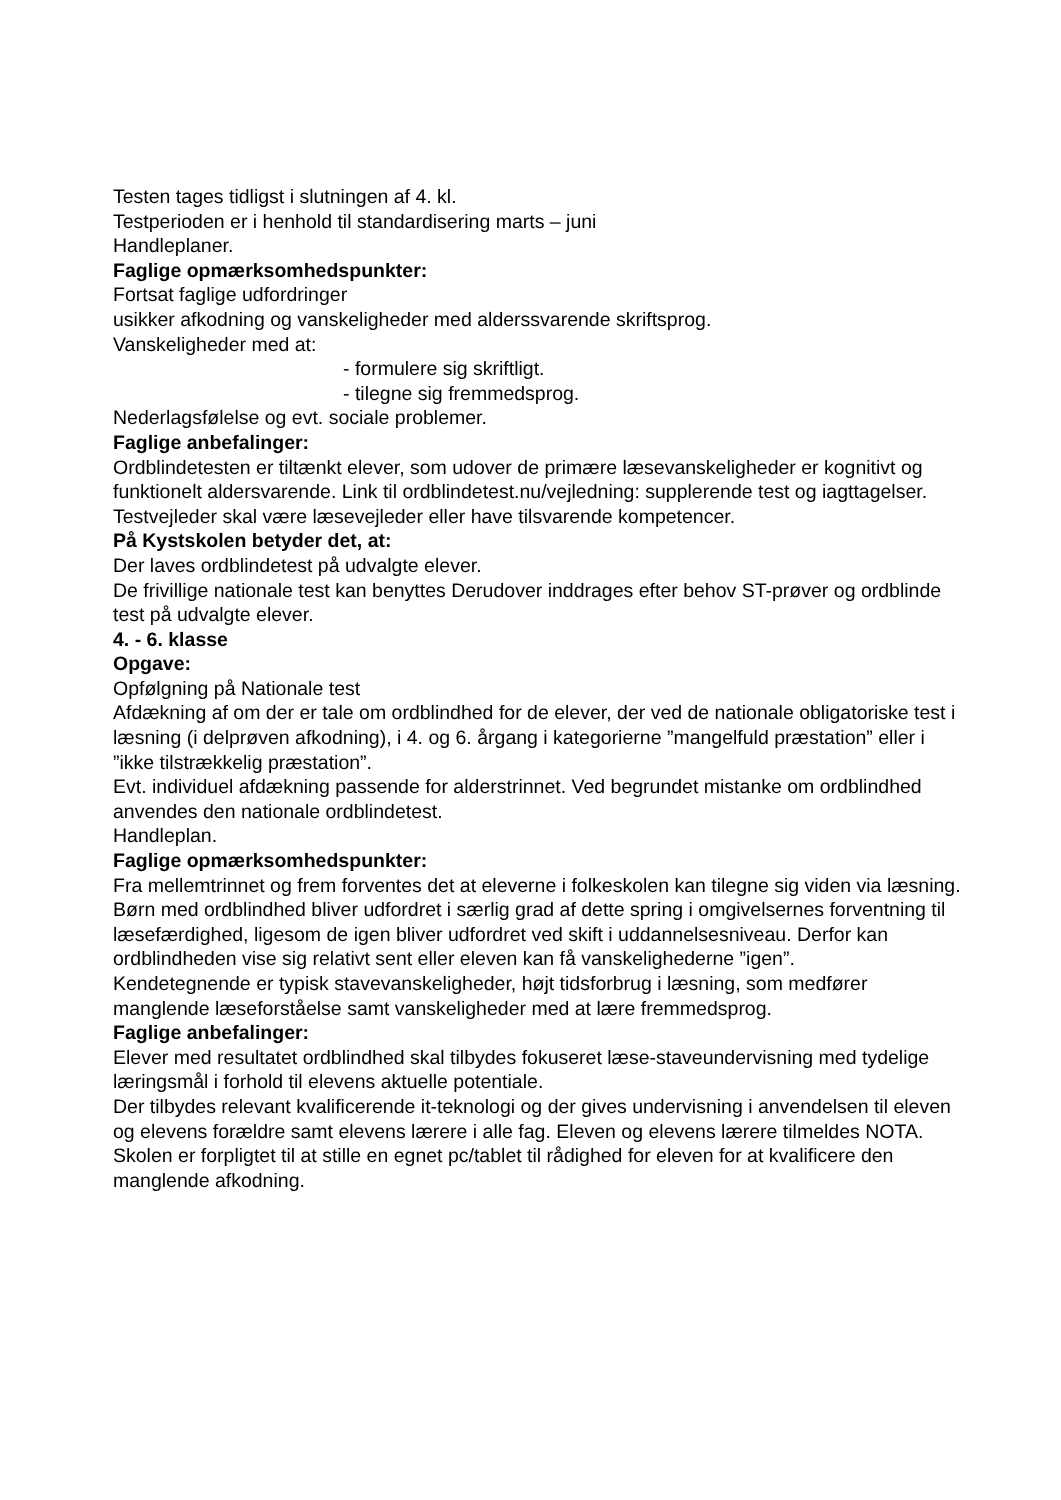Testen tages tidligst i slutningen af 4. kl.
Testperioden er i henhold til standardisering marts – juni
Handleplaner.
Faglige opmærksomhedspunkter:
Fortsat faglige udfordringer
usikker afkodning og vanskeligheder med alderssvarende skriftsprog.
Vanskeligheder med at:
- formulere sig skriftligt.
- tilegne sig fremmedsprog.
Nederlagsfølelse og evt. sociale problemer.
Faglige anbefalinger:
Ordblindetesten er tiltænkt elever, som udover de primære læsevanskeligheder er kognitivt og funktionelt aldersvarende. Link til ordblindetest.nu/vejledning: supplerende test og iagttagelser.
Testvejleder skal være læsevejleder eller have tilsvarende kompetencer.
På Kystskolen betyder det, at:
Der laves ordblindetest på udvalgte elever.
De frivillige nationale test kan benyttes Derudover inddrages efter behov ST-prøver og ordblinde test på udvalgte elever.
4. - 6. klasse
Opgave:
Opfølgning på Nationale test
Afdækning af om der er tale om ordblindhed for de elever, der ved de nationale obligatoriske test i læsning (i delprøven afkodning), i 4. og 6. årgang i kategorierne ”mangelfuld præstation” eller i ”ikke tilstrækkelig præstation”.
Evt. individuel afdækning passende for alderstrinnet. Ved begrundet mistanke om ordblindhed anvendes den nationale ordblindetest.
Handleplan.
Faglige opmærksomhedspunkter:
Fra mellemtrinnet og frem forventes det at eleverne i folkeskolen kan tilegne sig viden via læsning.
Børn med ordblindhed bliver udfordret i særlig grad af dette spring i omgivelsernes forventning til læsefærdighed, ligesom de igen bliver udfordret ved skift i uddannelsesniveau. Derfor kan ordblindheden vise sig relativt sent eller eleven kan få vanskelighederne ”igen”.
Kendetegnende er typisk stavevanskeligheder, højt tidsforbrug i læsning, som medfører manglende læseforståelse samt vanskeligheder med at lære fremmedsprog.
Faglige anbefalinger:
Elever med resultatet ordblindhed skal tilbydes fokuseret læse-staveundervisning med tydelige læringsmål i forhold til elevens aktuelle potentiale.
Der tilbydes relevant kvalificerende it-teknologi og der gives undervisning i anvendelsen til eleven og elevens forældre samt elevens lærere i alle fag. Eleven og elevens lærere tilmeldes NOTA. Skolen er forpligtet til at stille en egnet pc/tablet til rådighed for eleven for at kvalificere den manglende afkodning.